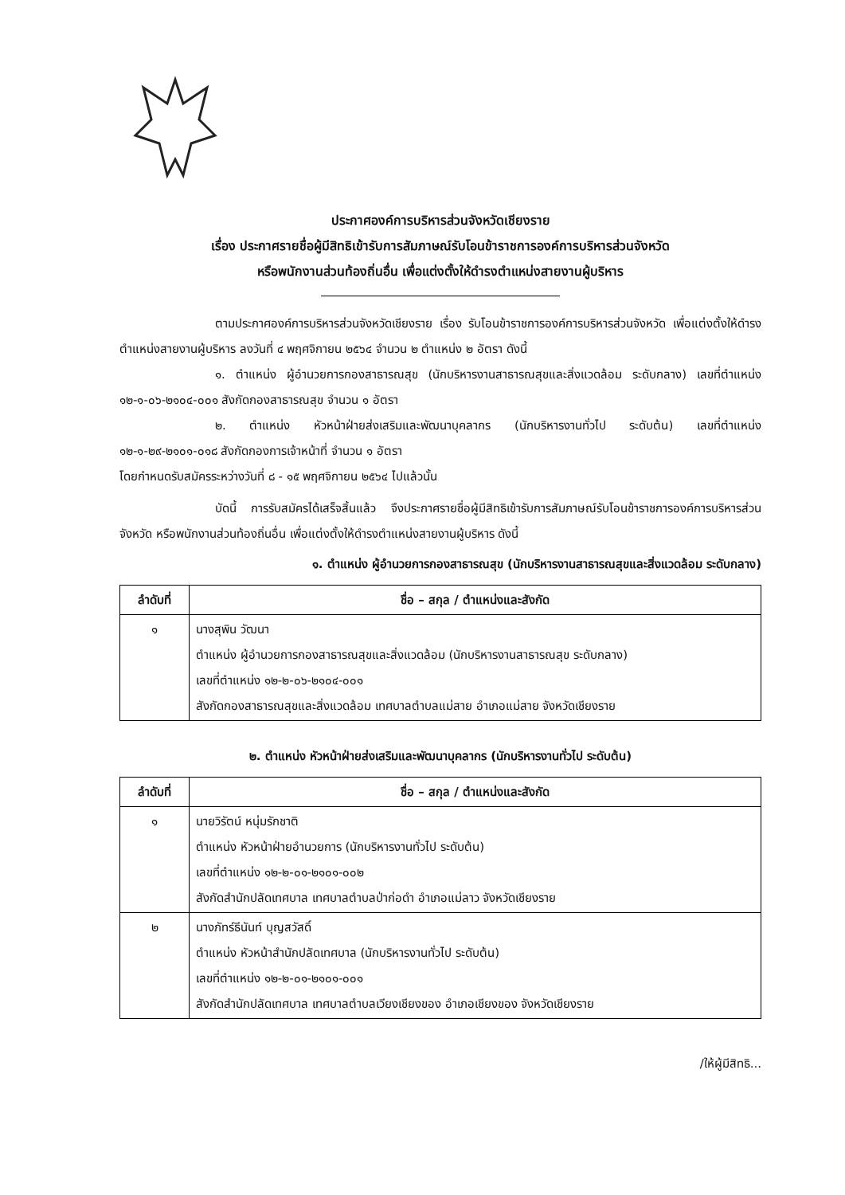ประกาศองค์การบริหารส่วนจังหวัดเชียงราย
เรื่อง ประกาศรายชื่อผู้มีสิทธิเข้ารับการสัมภาษณ์รับโอนข้าราชการองค์การบริหารส่วนจังหวัด
หรือพนักงานส่วนท้องถิ่นอื่น เพื่อแต่งตั้งให้ดำรงตำแหน่งสายงานผู้บริหาร
ตามประกาศองค์การบริหารส่วนจังหวัดเชียงราย เรื่อง รับโอนข้าราชการองค์การบริหารส่วนจังหวัด เพื่อแต่งตั้งให้ดำรงตำแหน่งสายงานผู้บริหาร ลงวันที่ ๔ พฤศจิกายน ๒๕๖๔ จำนวน ๒ ตำแหน่ง ๒ อัตรา ดังนี้
๑. ตำแหน่ง ผู้อำนวยการกองสาธารณสุข (นักบริหารงานสาธารณสุขและสิ่งแวดล้อม ระดับกลาง) เลขที่ตำแหน่ง ๑๒-๑-๐๖-๒๑๐๔-๐๐๑ สังกัดกองสาธารณสุข จำนวน ๑ อัตรา
๒. ตำแหน่ง หัวหน้าฝ่ายส่งเสริมและพัฒนาบุคลากร (นักบริหารงานทั่วไป ระดับต้น) เลขที่ตำแหน่ง ๑๒-๑-๒๙-๒๑๐๑-๐๑๘ สังกัดกองการเจ้าหน้าที่ จำนวน ๑ อัตรา
โดยกำหนดรับสมัครระหว่างวันที่ ๘ - ๑๕ พฤศจิกายน ๒๕๖๔ ไปแล้วนั้น
บัดนี้ การรับสมัครได้เสร็จสิ้นแล้ว จึงประกาศรายชื่อผู้มีสิทธิเข้ารับการสัมภาษณ์รับโอนข้าราชการองค์การบริหารส่วนจังหวัด หรือพนักงานส่วนท้องถิ่นอื่น เพื่อแต่งตั้งให้ดำรงตำแหน่งสายงานผู้บริหาร ดังนี้
๑. ตำแหน่ง ผู้อำนวยการกองสาธารณสุข (นักบริหารงานสาธารณสุขและสิ่งแวดล้อม ระดับกลาง)
| ลำดับที่ | ชื่อ – สกุล / ตำแหน่งและสังกัด |
| --- | --- |
| ๑ | นางสุพิน วัฒนา ตำแหน่ง ผู้อำนวยการกองสาธารณสุขและสิ่งแวดล้อม (นักบริหารงานสาธารณสุข ระดับกลาง) เลขที่ตำแหน่ง ๑๒-๒-๐๖-๒๑๐๔-๐๐๑ สังกัดกองสาธารณสุขและสิ่งแวดล้อม เทศบาลตำบลแม่สาย อำเภอแม่สาย จังหวัดเชียงราย |
๒. ตำแหน่ง หัวหน้าฝ่ายส่งเสริมและพัฒนาบุคลากร (นักบริหารงานทั่วไป ระดับต้น)
| ลำดับที่ | ชื่อ – สกุล / ตำแหน่งและสังกัด |
| --- | --- |
| ๑ | นายวิรัตน์ หนุ่มรักชาติ ตำแหน่ง หัวหน้าฝ่ายอำนวยการ (นักบริหารงานทั่วไป ระดับต้น) เลขที่ตำแหน่ง ๑๒-๒-๐๑-๒๑๐๑-๐๐๒ สังกัดสำนักปลัดเทศบาล เทศบาลตำบลป่าก่อดำ อำเภอแม่ลาว จังหวัดเชียงราย |
| ๒ | นางภัทร์ธีนันท์ บุญสวัสดิ์ ตำแหน่ง หัวหน้าสำนักปลัดเทศบาล (นักบริหารงานทั่วไป ระดับต้น) เลขที่ตำแหน่ง ๑๒-๒-๐๑-๒๑๐๑-๐๐๑ สังกัดสำนักปลัดเทศบาล เทศบาลตำบลเวียงเชียงของ อำเภอเชียงของ จังหวัดเชียงราย |
/ให้ผู้มีสิทธิ...